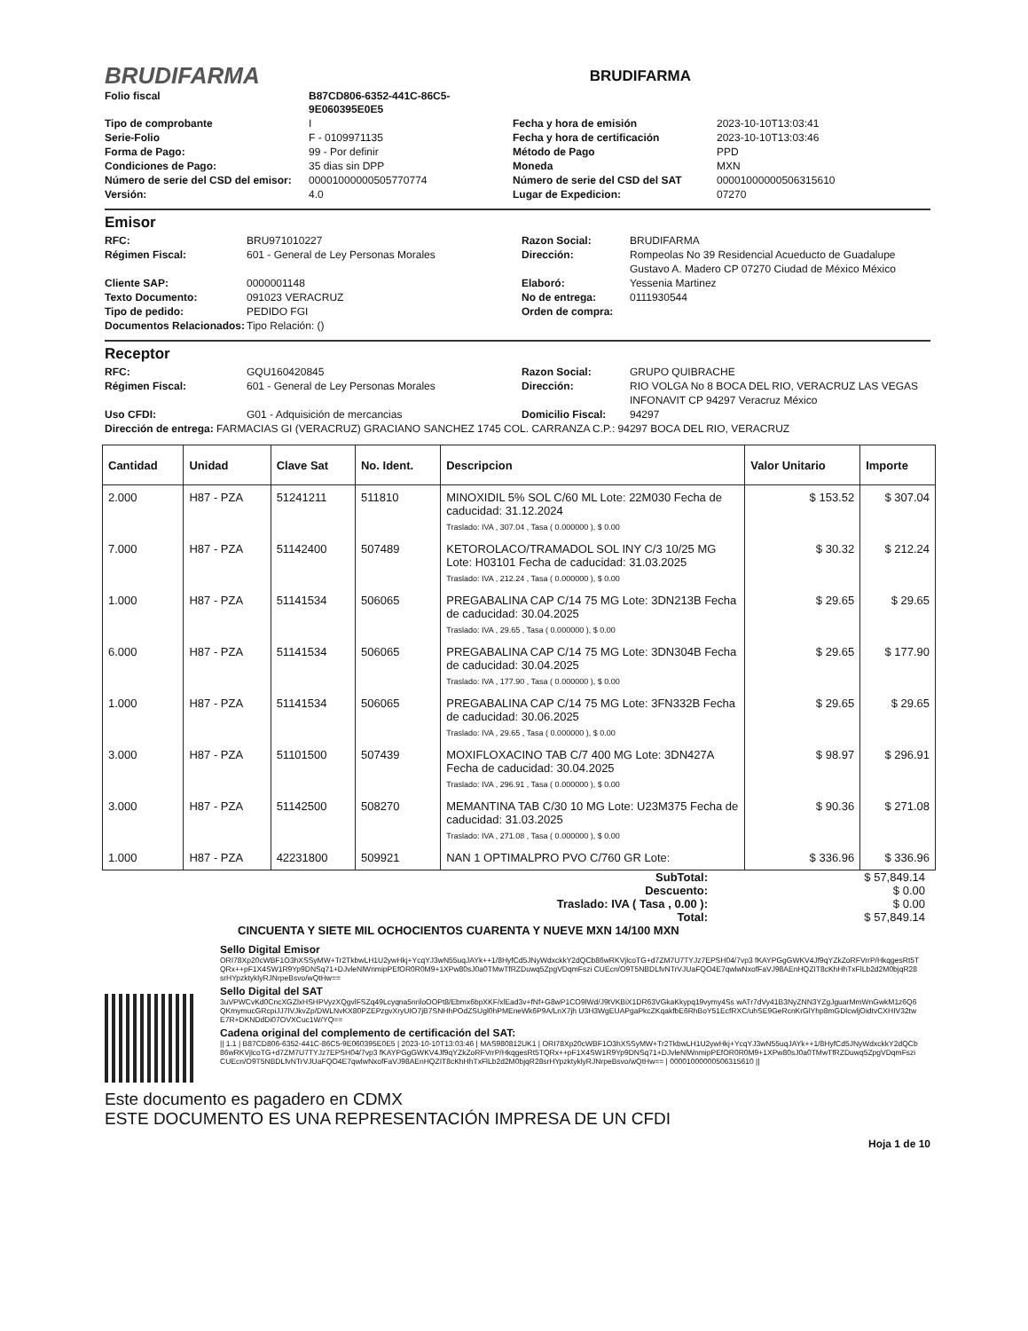BRUDIFARMA
BRUDIFARMA
Folio fiscal B87CD806-6352-441C-86C5-9E060395E0E5 Tipo de comprobante I Fecha y hora de emisión 2023-10-10T13:03:41 Serie-Folio F - 0109971135 Fecha y hora de certificación 2023-10-10T13:03:46 Forma de Pago: 99 - Por definir Método de Pago PPD Condiciones de Pago: 35 dias sin DPP Moneda MXN Número de serie del CSD del emisor: 00001000000505770774 Número de serie del CSD del SAT 00001000000506315610 Versión: 4.0 Lugar de Expedicion: 07270
Emisor
RFC: BRU971010227 Razon Social: BRUDIFARMA Régimen Fiscal: 601 - General de Ley Personas Morales Dirección: Rompeolas No 39 Residencial Acueducto de Guadalupe Gustavo A. Madero CP 07270 Ciudad de México México Cliente SAP: 0000001148 Elaboró: Yessenia Martinez Texto Documento: 091023 VERACRUZ No de entrega: 0111930544 Tipo de pedido: PEDIDO FGI Orden de compra: Documentos Relacionados: Tipo Relación: ()
Receptor
RFC: GQU160420845 Razon Social: GRUPO QUIBRACHE Régimen Fiscal: 601 - General de Ley Personas Morales Dirección: RIO VOLGA No 8 BOCA DEL RIO, VERACRUZ LAS VEGAS INFONAVIT CP 94297 Veracruz México Uso CFDI: G01 - Adquisición de mercancias Domicilio Fiscal: 94297
Dirección de entrega: FARMACIAS GI (VERACRUZ) GRACIANO SANCHEZ 1745 COL. CARRANZA C.P.: 94297 BOCA DEL RIO, VERACRUZ
| Cantidad | Unidad | Clave Sat | No. Ident. | Descripcion | Valor Unitario | Importe |
| --- | --- | --- | --- | --- | --- | --- |
| 2.000 | H87 - PZA | 51241211 | 511810 | MINOXIDIL 5% SOL C/60 ML Lote: 22M030 Fecha de caducidad: 31.12.2024 | $ 153.52 | $ 307.04 |
| | | | | Traslado: IVA , 307.04 , Tasa ( 0.000000 ), $ 0.00 | | |
| 7.000 | H87 - PZA | 51142400 | 507489 | KETOROLACO/TRAMADOL SOL INY C/3 10/25 MG Lote: H03101 Fecha de caducidad: 31.03.2025 | $ 30.32 | $ 212.24 |
| | | | | Traslado: IVA , 212.24 , Tasa ( 0.000000 ), $ 0.00 | | |
| 1.000 | H87 - PZA | 51141534 | 506065 | PREGABALINA CAP C/14 75 MG Lote: 3DN213B Fecha de caducidad: 30.04.2025 | $ 29.65 | $ 29.65 |
| | | | | Traslado: IVA , 29.65 , Tasa ( 0.000000 ), $ 0.00 | | |
| 6.000 | H87 - PZA | 51141534 | 506065 | PREGABALINA CAP C/14 75 MG Lote: 3DN304B Fecha de caducidad: 30.04.2025 | $ 29.65 | $ 177.90 |
| | | | | Traslado: IVA , 177.90 , Tasa ( 0.000000 ), $ 0.00 | | |
| 1.000 | H87 - PZA | 51141534 | 506065 | PREGABALINA CAP C/14 75 MG Lote: 3FN332B Fecha de caducidad: 30.06.2025 | $ 29.65 | $ 29.65 |
| | | | | Traslado: IVA , 29.65 , Tasa ( 0.000000 ), $ 0.00 | | |
| 3.000 | H87 - PZA | 51101500 | 507439 | MOXIFLOXACINO TAB C/7 400 MG Lote: 3DN427A Fecha de caducidad: 30.04.2025 | $ 98.97 | $ 296.91 |
| | | | | Traslado: IVA , 296.91 , Tasa ( 0.000000 ), $ 0.00 | | |
| 3.000 | H87 - PZA | 51142500 | 508270 | MEMANTINA TAB C/30 10 MG Lote: U23M375 Fecha de caducidad: 31.03.2025 | $ 90.36 | $ 271.08 |
| | | | | Traslado: IVA , 271.08 , Tasa ( 0.000000 ), $ 0.00 | | |
| 1.000 | H87 - PZA | 42231800 | 509921 | NAN 1 OPTIMALPRO PVO C/760 GR Lote: | $ 336.96 | $ 336.96 |
SubTotal: $ 57,849.14 Descuento: $ 0.00 Traslado: IVA ( Tasa , 0.00 ): $ 0.00 Total: $ 57,849.14
CINCUENTA Y SIETE MIL OCHOCIENTOS CUARENTA Y NUEVE MXN 14/100 MXN
Sello Digital Emisor
ORI78Xp20cWBF1O3hXSSyMW+Tr2TkbwLH1U2ywHkj+YcqYJ3wN55uqJAYk++1/8HyfCd5JNyWdxckkY2dQCb86wRKVjlcoTG+d7ZM7U7TYJz7EPSH04/7vp3 fKAYPGgGWKV4Jf9qYZkZoRFVrrP/HkqgesRt5TQRx++pF1X4SW1R9Yp9DNSq71+DJvleNlWnmipPEfOR0R0M9+1XPw80sJ0a0TMwTfRZDuwq5ZpgVDqmFszi CUEcn/O9T5NBDLfvNTrVJUaFQO4E7qwlwNxofFaVJ98AEnHQZIT8cKhHhTxFlLb2d2M0bjqR28srHYpzktyklyRJNrpeBsvo/wQtHw==
Sello Digital del SAT
3uVPWCvKd0CncXGZlxHSHPVyzXQgvlFSZq49Lcyqna5nriloOOPt8/Ebmx6bpXKF/xlEad3v+fNf+G8wP1CO9lWd/J9tVKBiX1DR63VGkaKkypq19vymy4Ss wATr7dVy41B3NyZNN3YZgJguarMmWnGwkM1z6Q6QKmymucGRcpiJJ7lVJkvZp/DWLNvKX80PZEPzgvXryUIO7jB7SNHhPOdZSUgl0hPMEneWk6P9A/LnX7jh U3H3WgEUAPgaPkcZKqakfbE6RhBoY51EcfRXC/uhSE9GeRcnKrGlYhp8mGDlcwljOidtvCXHIV32twE7R+DKNDdDi07OVXCuc1W/YQ==
Cadena original del complemento de certificación del SAT:
|| 1.1 | B87CD806-6352-441C-86C5-9E060395E0E5 | 2023-10-10T13:03:46 | MAS980812UK1 | ORI78Xp20cWBF1O3hXSSyMW+Tr2TkbwLH1U2ywHkj+YcqYJ3wN55uqJAYk++1/8HyfCd5JNyWdxckkY2dQCb86wRKVjlcoTG+d7ZM7U7TYJz7EPSH04/7vp3 fKAYPGgGWKV4Jf9qYZkZoRFVrrP/HkqgesRt5TQRx++pF1X4SW1R9Yp9DNSq71+DJvleNlWnmipPEfOR0R0M9+1XPw80sJ0a0TMwTfRZDuwq5ZpgVDqmFszi CUEcn/O9T5NBDLfvNTrVJUaFQO4E7qwlwNxofFaVJ98AEnHQZIT8cKhHhTxFlLb2d2M0bjqR28srHYpzktyklyRJNrpeBsvo/wQtHw== | 00001000000506315610 ||
Este documento es pagadero en CDMX
ESTE DOCUMENTO ES UNA REPRESENTACIÓN IMPRESA DE UN CFDI
Hoja 1 de 10